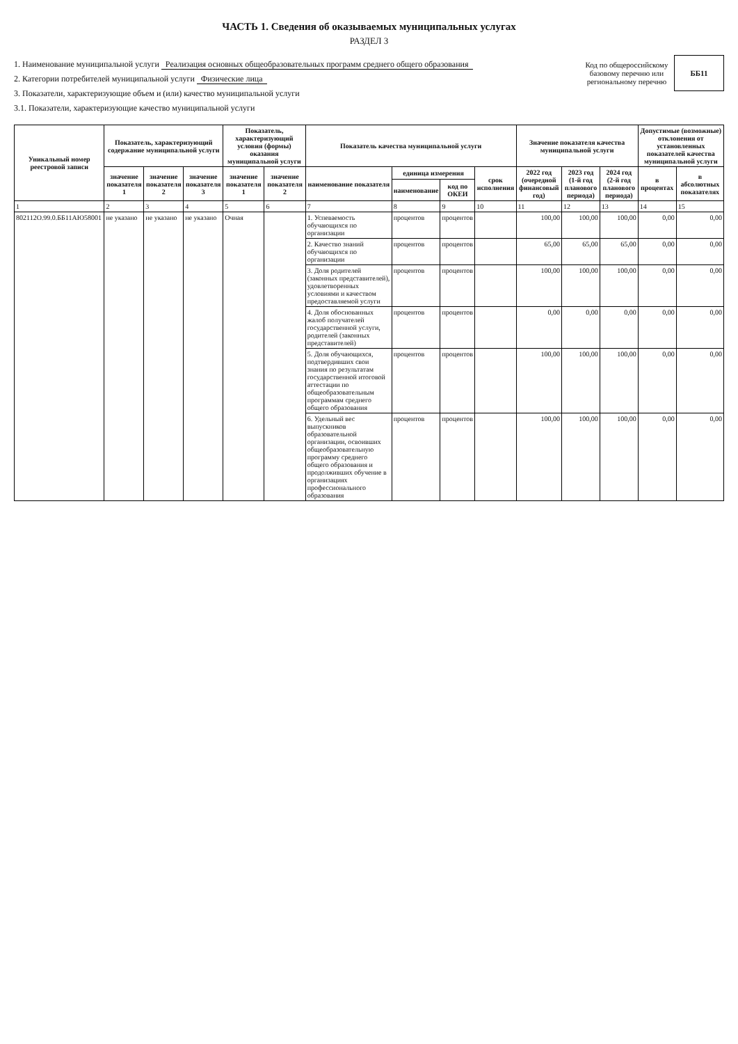ЧАСТЬ 1. Сведения об оказываемых муниципальных услугах
РАЗДЕЛ 3
1. Наименование муниципальной услуги Реализация основных общеобразовательных программ среднего общего образования
2. Категории потребителей муниципальной услуги Физические лица
3. Показатели, характеризующие объем и (или) качество муниципальной услуги
3.1. Показатели, характеризующие качество муниципальной услуги
Код по общероссийскому базовому перечню или региональному перечню
ББ11
| Уникальный номер реестровой записи | Показатель, характеризующий содержание муниципальной услуги | | | Показатель, характеризующий условия (формы) оказания муниципальной услуги | | Показатель качества муниципальной услуги | | | | Значение показателя качества муниципальной услуги | | | Допустимые (возможные) отклонения от установленных показателей качества муниципальной услуги | |
| --- | --- | --- | --- | --- | --- | --- | --- | --- | --- | --- | --- | --- | --- | --- |
| | значение показателя 1 | значение показателя 2 | значение показателя 3 | значение показателя 1 | значение показателя 2 | наименование показателя | единица измерения | | срок исполнения | 2022 год (очередной финансовый год) | 2023 год (1-й год планового периода) | 2024 год (2-й год планового периода) | в процентах | в абсолютных показателях |
| | | | | | | | наименование | код по ОКЕИ | | | | | | |
| 1 | 2 | 3 | 4 | 5 | 6 | 7 | 8 | 9 | 10 | 11 | 12 | 13 | 14 | 15 |
| 802112О.99.0.ББ11АЮ58001 | не указано | не указано | не указано | Очная | | 1. Успеваемость обучающихся по организации | процентов | процентов | | 100,00 | 100,00 | 100,00 | 0,00 | 0,00 |
| | | | | | | 2. Качество знаний обучающихся по организации | процентов | процентов | | 65,00 | 65,00 | 65,00 | 0,00 | 0,00 |
| | | | | | | 3. Доля родителей (законных представителей), удовлетворенных условиями и качеством предоставляемой услуги | процентов | процентов | | 100,00 | 100,00 | 100,00 | 0,00 | 0,00 |
| | | | | | | 4. Доля обоснованных жалоб получателей государственной услуги, родителей (законных представителей) | процентов | процентов | | 0,00 | 0,00 | 0,00 | 0,00 | 0,00 |
| | | | | | | 5. Доля обучающихся, подтвердивших свои знания по результатам государственной итоговой аттестации по общеобразовательным программам среднего общего образования | процентов | процентов | | 100,00 | 100,00 | 100,00 | 0,00 | 0,00 |
| | | | | | | 6. Удельный вес выпускников образовательной организации, освоивших общеобразовательную программу среднего общего образования и продолживших обучение в организациях профессионального образования | процентов | процентов | | 100,00 | 100,00 | 100,00 | 0,00 | 0,00 |